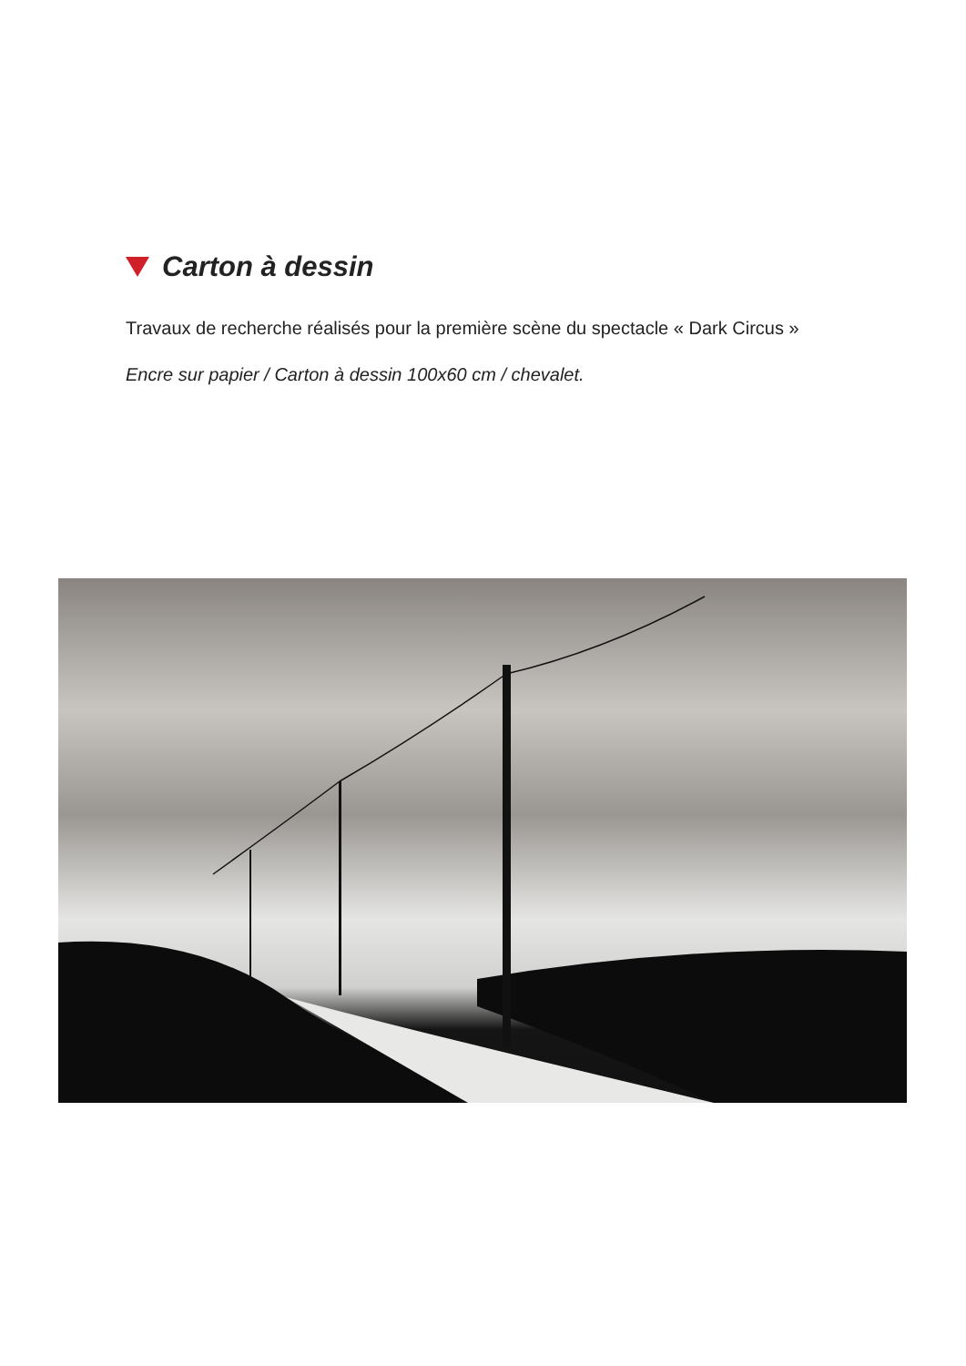Carton à dessin
Travaux de recherche réalisés pour la première scène du spectacle « Dark Circus »
Encre sur papier / Carton à dessin 100x60 cm / chevalet.